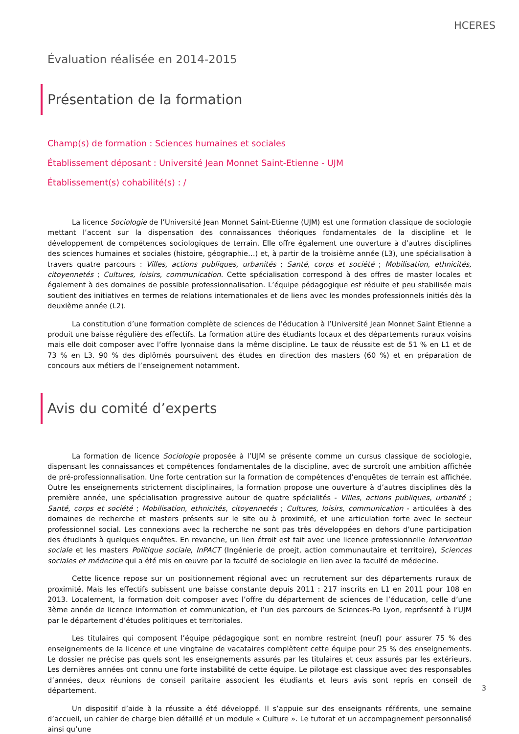HCERES
Évaluation réalisée en 2014-2015
Présentation de la formation
Champ(s) de formation : Sciences humaines et sociales
Établissement déposant : Université Jean Monnet Saint-Etienne - UJM
Établissement(s) cohabilité(s) : /
La licence Sociologie de l’Université Jean Monnet Saint-Etienne (UJM) est une formation classique de sociologie mettant l’accent sur la dispensation des connaissances théoriques fondamentales de la discipline et le développement de compétences sociologiques de terrain. Elle offre également une ouverture à d’autres disciplines des sciences humaines et sociales (histoire, géographie…) et, à partir de la troisième année (L3), une spécialisation à travers quatre parcours : Villes, actions publiques, urbanités ; Santé, corps et société ; Mobilisation, ethnicités, citoyennetés ; Cultures, loisirs, communication. Cette spécialisation correspond à des offres de master locales et également à des domaines de possible professionnalisation. L’équipe pédagogique est réduite et peu stabilisée mais soutient des initiatives en termes de relations internationales et de liens avec les mondes professionnels initiés dès la deuxième année (L2).
La constitution d’une formation complète de sciences de l’éducation à l’Université Jean Monnet Saint Etienne a produit une baisse régulière des effectifs. La formation attire des étudiants locaux et des départements ruraux voisins mais elle doit composer avec l’offre lyonnaise dans la même discipline. Le taux de réussite est de 51 % en L1 et de 73 % en L3. 90 % des diplômés poursuivent des études en direction des masters (60 %) et en préparation de concours aux métiers de l’enseignement notamment.
Avis du comité d’experts
La formation de licence Sociologie proposée à l’UJM se présente comme un cursus classique de sociologie, dispensant les connaissances et compétences fondamentales de la discipline, avec de surcroît une ambition affichée de pré-professionnalisation. Une forte centration sur la formation de compétences d’enquêtes de terrain est affichée. Outre les enseignements strictement disciplinaires, la formation propose une ouverture à d’autres disciplines dès la première année, une spécialisation progressive autour de quatre spécialités - Villes, actions publiques, urbanité ; Santé, corps et société ; Mobilisation, ethnicités, citoyennetés ; Cultures, loisirs, communication - articulées à des domaines de recherche et masters présents sur le site ou à proximité, et une articulation forte avec le secteur professionnel social. Les connexions avec la recherche ne sont pas très développées en dehors d’une participation des étudiants à quelques enquêtes. En revanche, un lien étroit est fait avec une licence professionnelle Intervention sociale et les masters Politique sociale, InPACT (Ingénierie de proejt, action communautaire et territoire), Sciences sociales et médecine qui a été mis en œuvre par la faculté de sociologie en lien avec la faculté de médecine.
Cette licence repose sur un positionnement régional avec un recrutement sur des départements ruraux de proximité. Mais les effectifs subissent une baisse constante depuis 2011 : 217 inscrits en L1 en 2011 pour 108 en 2013. Localement, la formation doit composer avec l’offre du département de sciences de l’éducation, celle d’une 3ème année de licence information et communication, et l’un des parcours de Sciences-Po Lyon, représenté à l’UJM par le département d’études politiques et territoriales.
Les titulaires qui composent l’équipe pédagogique sont en nombre restreint (neuf) pour assurer 75 % des enseignements de la licence et une vingtaine de vacataires complètent cette équipe pour 25 % des enseignements. Le dossier ne précise pas quels sont les enseignements assurés par les titulaires et ceux assurés par les extérieurs. Les dernières années ont connu une forte instabilité de cette équipe. Le pilotage est classique avec des responsables d’années, deux réunions de conseil paritaire associent les étudiants et leurs avis sont repris en conseil de département.
Un dispositif d’aide à la réussite a été développé. Il s’appuie sur des enseignants référents, une semaine d’accueil, un cahier de charge bien détaillé et un module « Culture ». Le tutorat et un accompagnement personnalisé ainsi qu’une
3